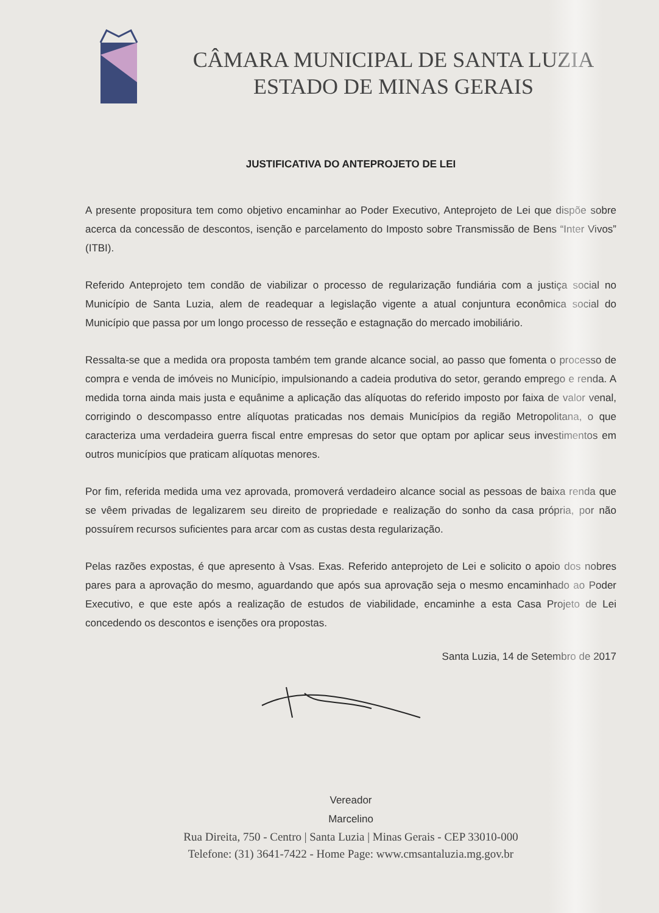CÂMARA MUNICIPAL DE SANTA LUZIA
ESTADO DE MINAS GERAIS
JUSTIFICATIVA DO ANTEPROJETO DE LEI
A presente propositura tem como objetivo encaminhar ao Poder Executivo, Anteprojeto de Lei que dispõe sobre acerca da concessão de descontos, isenção e parcelamento do Imposto sobre Transmissão de Bens “Inter Vivos” (ITBI).
Referido Anteprojeto tem condão de viabilizar o processo de regularização fundiária com a justiça social no Município de Santa Luzia, alem de readequar a legislação vigente a atual conjuntura econômica social do Município que passa por um longo processo de resseção e estagnação do mercado imobiliário.
Ressalta-se que a medida ora proposta também tem grande alcance social, ao passo que fomenta o processo de compra e venda de imóveis no Município, impulsionando a cadeia produtiva do setor, gerando emprego e renda. A medida torna ainda mais justa e equânime a aplicação das alíquotas do referido imposto por faixa de valor venal, corrigindo o descompasso entre alíquotas praticadas nos demais Municípios da região Metropolitana, o que caracteriza uma verdadeira guerra fiscal entre empresas do setor que optam por aplicar seus investimentos em outros municípios que praticam alíquotas menores.
Por fim, referida medida uma vez aprovada, promoverá verdadeiro alcance social as pessoas de baixa renda que se vêem privadas de legalizarem seu direito de propriedade e realização do sonho da casa própria, por não possuírem recursos suficientes para arcar com as custas desta regularização.
Pelas razões expostas, é que apresento à Vsas. Exas. Referido anteprojeto de Lei e solicito o apoio dos nobres pares para a aprovação do mesmo, aguardando que após sua aprovação seja o mesmo encaminhado ao Poder Executivo, e que este após a realização de estudos de viabilidade, encaminhe a esta Casa Projeto de Lei concedendo os descontos e isenções ora propostas.
Santa Luzia, 14 de Setembro de 2017
Vereador
Marcelino
Rua Direita, 750 - Centro | Santa Luzia | Minas Gerais - CEP 33010-000
Telefone: (31) 3641-7422 - Home Page: www.cmsantaluzia.mg.gov.br